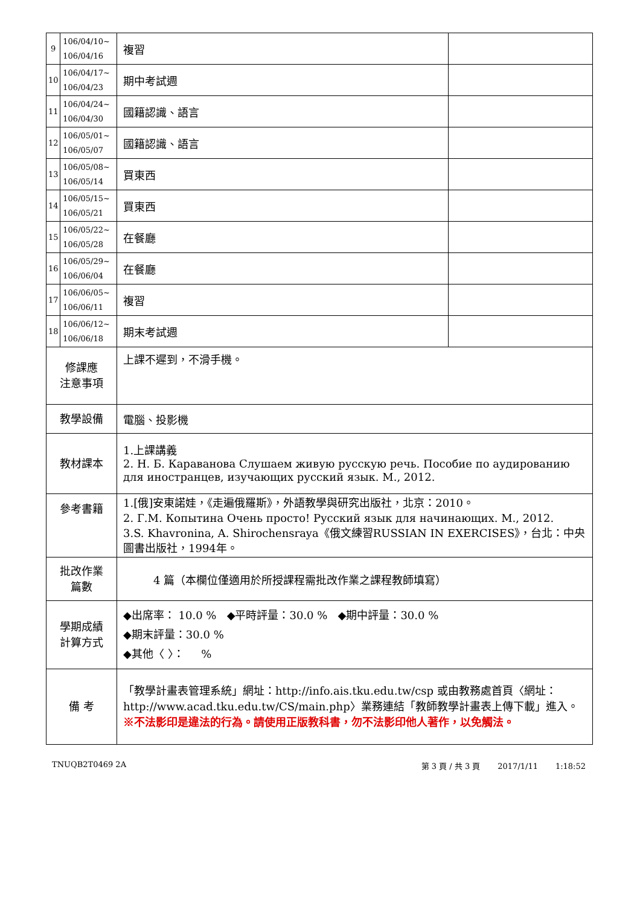| 9 | 106/04/10~ 106/04/16 | 複習 | |
| 10 | 106/04/17~ 106/04/23 | 期中考試週 | |
| 11 | 106/04/24~ 106/04/30 | 國籍認識、語言 | |
| 12 | 106/05/01~ 106/05/07 | 國籍認識、語言 | |
| 13 | 106/05/08~ 106/05/14 | 買東西 | |
| 14 | 106/05/15~ 106/05/21 | 買東西 | |
| 15 | 106/05/22~ 106/05/28 | 在餐廳 | |
| 16 | 106/05/29~ 106/06/04 | 在餐廳 | |
| 17 | 106/06/05~ 106/06/11 | 複習 | |
| 18 | 106/06/12~ 106/06/18 | 期末考試週 | |
| 修課應 注意事項 | | 上課不遲到，不滑手機。 | |
| 教學設備 | | 電腦、投影機 | |
| 教材課本 | | 1.上課講義 2. Н. Б. Караванова Слушаем живую русскую речь. Пособие по аудированию для иностранцев, изучающих русский язык. М., 2012. | |
| 參考書籍 | | 1.[俄]安東諾娃，《走遍俄羅斯》，外語教學與研究出版社，北京：2010。 2. Г.М. Копытина Очень просто! Русский язык для начинающих. М., 2012. 3.S. Khavronina, A. Shirochensraya《俄文練習RUSSIAN IN EXERCISES》，台北：中央圖書出版社，1994年。 | |
| 批改作業 篇數 | | 4 篇（本欄位僅適用於所授課程需批改作業之課程教師填寫） | |
| 學期成績 計算方式 | | ◆出席率： 10.0 % ◆平時評量：30.0 % ◆期中評量：30.0 % ◆期末評量：30.0 % ◆其他〈 〉： % | |
| 備 考 | | 「教學計畫表管理系統」網址： http://info.ais.tku.edu.tw/csp 或由教務處首頁〈網址： http://www.acad.tku.edu.tw/CS/main.php 〉業務連結「教師教學計畫表上傳下載」進入。 ※不法影印是違法的行為。請使用正版教科書，勿不法影印他人著作，以免觸法。 | |
TNUQB2T0469 2A 第 3 頁 / 共 3 頁 2017/1/11 1:18:52